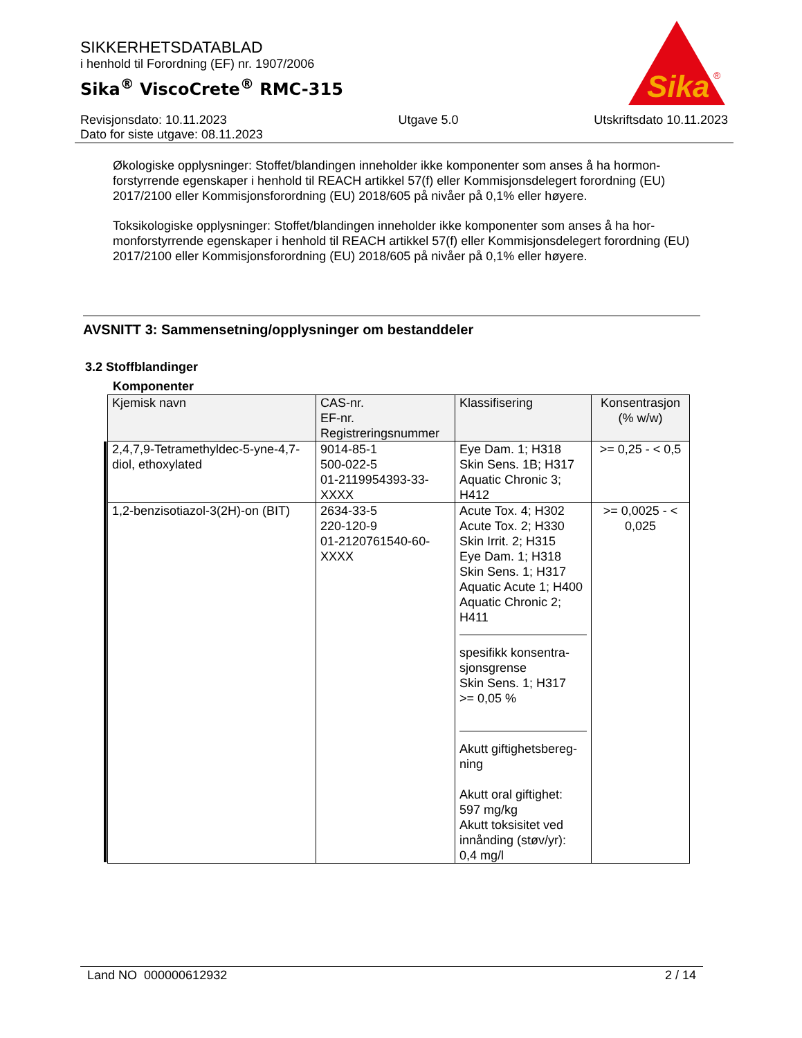SIKKERHETSDATABLAD
i henhold til Forordning (EF) nr. 1907/2006
Sika<sup>®</sup> ViscoCrete<sup>®</sup> RMC-315
Sika
®
Revisjonsdato: 10.11.2023
Dato for siste utgave: 08.11.2023
Utgave 5.0 Utskriftsdato 10.11.2023
Økologiske opplysninger: Stoffet/blandingen inneholder ikke komponenter som anses å ha hormon-forstyrrende egenskaper i henhold til REACH artikkel 57(f) eller Kommisjonsdelegert forordning (EU) 2017/2100 eller Kommisjonsforordning (EU) 2018/605 på nivåer på 0,1% eller høyere.
Toksikologiske opplysninger: Stoffet/blandingen inneholder ikke komponenter som anses å ha hor-monforstyrrende egenskaper i henhold til REACH artikkel 57(f) eller Kommisjonsdelegert forordning (EU) 2017/2100 eller Kommisjonsforordning (EU) 2018/605 på nivåer på 0,1% eller høyere.
AVSNITT 3: Sammensetning/opplysninger om bestanddeler
3.2 Stoffblandinger
Komponenter
| Kjemisk navn | CAS-nr. EF-nr. Registreringsnummer | Klassifisering | Konsentrasjon (% w/w) |
| --- | --- | --- | --- |
| 2,4,7,9-Tetramethyldec-5-yne-4,7-diol, ethoxylated | 9014-85-1 500-022-5 01-2119954393-33-XXXX | Eye Dam. 1; H318 Skin Sens. 1B; H317 Aquatic Chronic 3; H412 | >= 0,25 - < 0,5 |
| 1,2-benzisotiazol-3(2H)-on (BIT) | 2634-33-5 220-120-9 01-2120761540-60-XXXX | Acute Tox. 4; H302 Acute Tox. 2; H330 Skin Irrit. 2; H315 Eye Dam. 1; H318 Skin Sens. 1; H317 Aquatic Acute 1; H400 Aquatic Chronic 2; H411 spesifikk konsentra-sjonsgrense Skin Sens. 1; H317 >= 0,05 % Akutt giftighetsbereg-ning Akutt oral giftighet: 597 mg/kg Akutt toksisitet ved innånding (støv/yr): 0,4 mg/l | >= 0,0025 - < 0,025 |
Land NO 000000612932 2 / 14